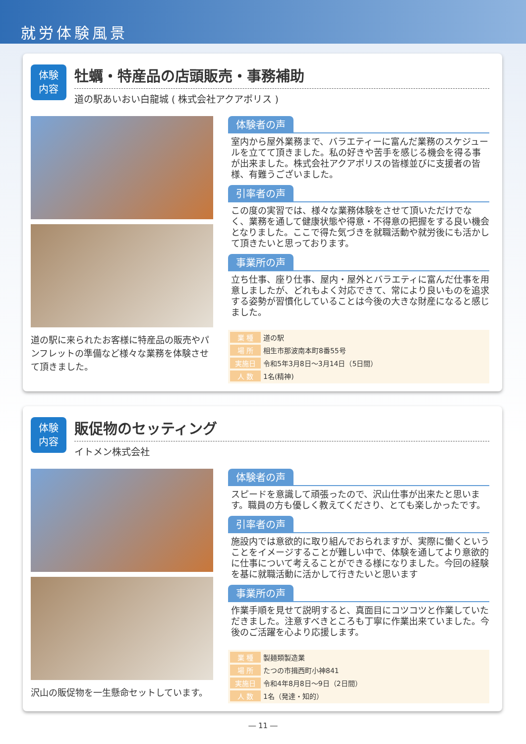就労体験風景
体験
内容
牡蠣・特産品の店頭販売・事務補助
道の駅あいおい白龍城 ( 株式会社アクアポリス )
道の駅に来られたお客様に特産品の販売やパンフレットの準備など様々な業務を体験させて頂きました。
体験者の声
室内から屋外業務まで、バラエティーに富んだ業務のスケジュールを立てて頂きました。私の好きや苦手を感じる機会を得る事が出来ました。株式会社アクアポリスの皆様並びに支援者の皆様、有難うございました。
引率者の声
この度の実習では、様々な業務体験をさせて頂いただけでなく、業務を通して健康状態や得意・不得意の把握をする良い機会となりました。ここで得た気づきを就職活動や就労後にも活かして頂きたいと思っております。
事業所の声
立ち仕事、座り仕事、屋内・屋外とバラエティに富んだ仕事を用意しましたが、どれもよく対応できて、常により良いものを追求する姿勢が習慣化していることは今後の大きな財産になると感じました。
| 業 種 | 道の駅 |
| 場 所 | 相生市那波南本町8番55号 |
| 実施日 | 令和5年3月8日～3月14日（5日間） |
| 人 数 | 1名(精神) |
体験
内容
販促物のセッティング
イトメン株式会社
沢山の販促物を一生懸命セットしています。
体験者の声
スピードを意識して頑張ったので、沢山仕事が出来たと思います。職員の方も優しく教えてくださり、とても楽しかったです。
引率者の声
施設内では意欲的に取り組んでおられますが、実際に働くということをイメージすることが難しい中で、体験を通してより意欲的に仕事について考えることができる様になりました。今回の経験を基に就職活動に活かして行きたいと思います
事業所の声
作業手順を見せて説明すると、真面目にコツコツと作業していただきました。注意すべきところも丁寧に作業出来ていました。今後のご活躍を心より応援します。
| 業 種 | 製麺類製造業 |
| 場 所 | たつの市揖西町小神841 |
| 実施日 | 令和4年8月8日～9日（2日間） |
| 人 数 | 1名（発達・知的） |
― 11 ―